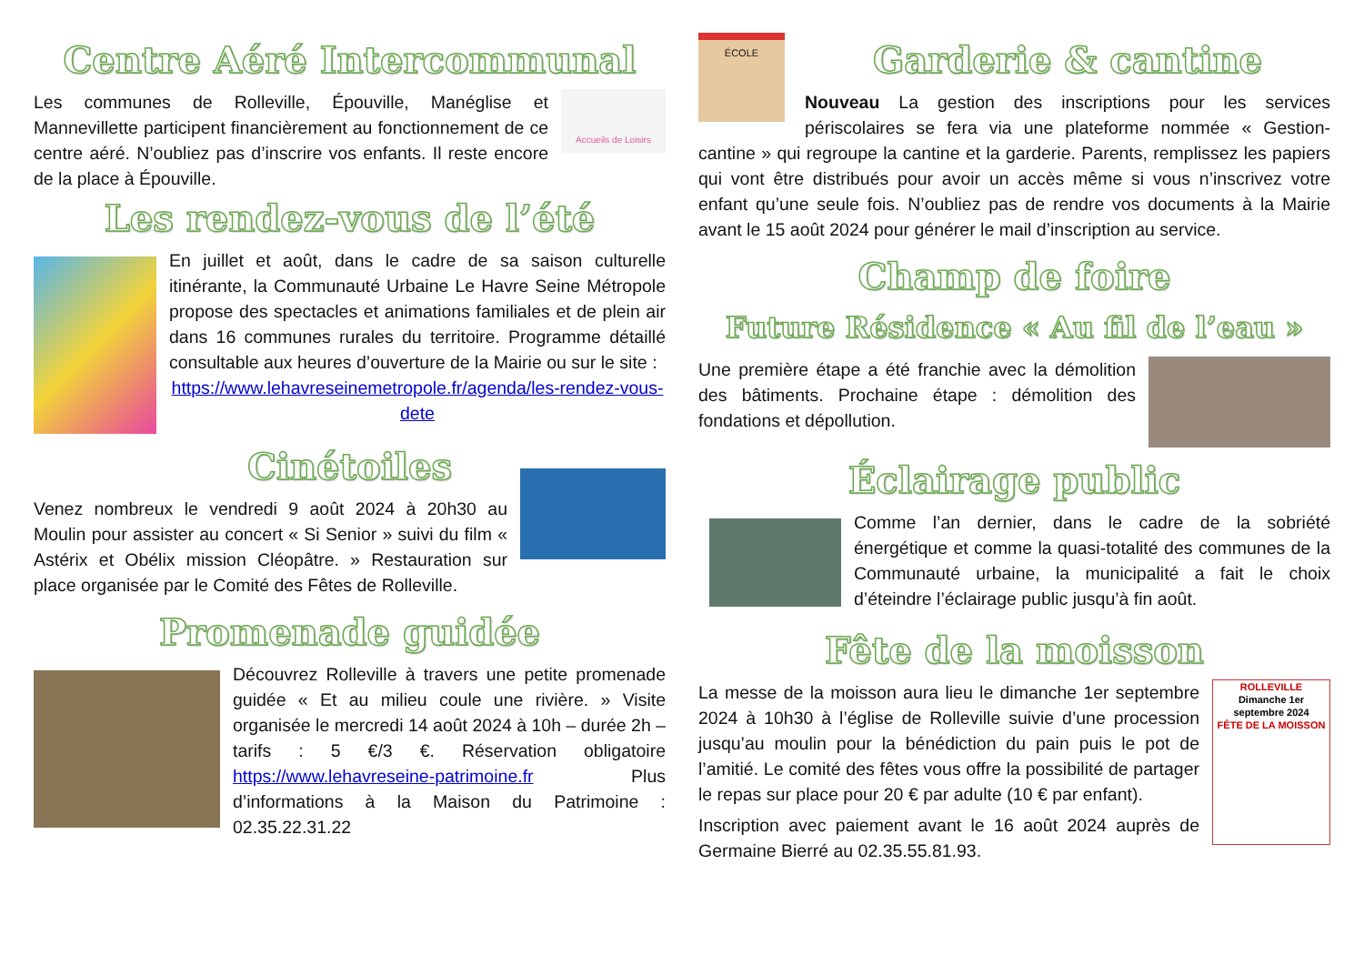Centre Aéré Intercommunal
Accueils de Loisirs
Les communes de Rolleville, Épouville, Manéglise et Mannevillette participent financièrement au fonctionnement de ce centre aéré. N’oubliez pas d’inscrire vos enfants. Il reste encore de la place à Épouville.
Les rendez-vous de l’été
En juillet et août, dans le cadre de sa saison culturelle itinérante, la Communauté Urbaine Le Havre Seine Métropole propose des spectacles et animations familiales et de plein air dans 16 communes rurales du territoire. Programme détaillé consultable aux heures d’ouverture de la Mairie ou sur le site :
https://www.lehavreseinemetropole.fr/agenda/les-rendez-vous-dete
Cinétoiles
Venez nombreux le vendredi 9 août 2024 à 20h30 au Moulin pour assister au concert « Si Senior » suivi du film « Astérix et Obélix mission Cléopâtre. » Restauration sur place organisée par le Comité des Fêtes de Rolleville.
Promenade guidée
Découvrez Rolleville à travers une petite promenade guidée « Et au milieu coule une rivière. » Visite organisée le mercredi 14 août 2024 à 10h – durée 2h – tarifs : 5 €/3 €. Réservation obligatoire https://www.lehavreseine-patrimoine.fr Plus d’informations à la Maison du Patrimoine : 02.35.22.31.22
ÉCOLE
Garderie & cantine
Nouveau La gestion des inscriptions pour les services périscolaires se fera via une plateforme nommée « Gestion-cantine » qui regroupe la cantine et la garderie. Parents, remplissez les papiers qui vont être distribués pour avoir un accès même si vous n’inscrivez votre enfant qu’une seule fois. N’oubliez pas de rendre vos documents à la Mairie avant le 15 août 2024 pour générer le mail d’inscription au service.
Champ de foire
Future Résidence « Au fil de l’eau »
Une première étape a été franchie avec la démolition des bâtiments. Prochaine étape : démolition des fondations et dépollution.
Éclairage public
Comme l’an dernier, dans le cadre de la sobriété énergétique et comme la quasi-totalité des communes de la Communauté urbaine, la municipalité a fait le choix d’éteindre l’éclairage public jusqu’à fin août.
Fête de la moisson
ROLLEVILLE
Dimanche 1er septembre 2024
FÊTE DE LA MOISSON
La messe de la moisson aura lieu le dimanche 1er septembre 2024 à 10h30 à l’église de Rolleville suivie d’une procession jusqu’au moulin pour la bénédiction du pain puis le pot de l’amitié. Le comité des fêtes vous offre la possibilité de partager le repas sur place pour 20 € par adulte (10 € par enfant).
Inscription avec paiement avant le 16 août 2024 auprès de Germaine Bierré au 02.35.55.81.93.